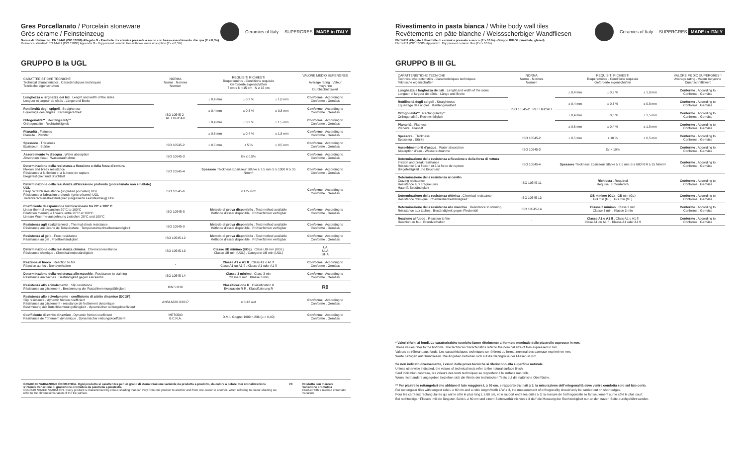Ceramics of Italy SUPERGRES MADE in ITALY
Gres Porcellanato / Porcelain stoneware
Grès cérame / Feinsteinzeug
Norma di riferimento: EN 14441 (ISO 13006) Allegato G - Piastrelle di ceramica pressate a secco con basso assorbimento d'acqua (E ≤ 0,5%)
Reference standard: EN 14441 (ISO 13006) Appendix G - Dry pressed ceramic tiles with low water absorption (Ev ≤ 0,5%)
GRUPPO B Ia UGL
| CARATTERISTICHE TECNICHE Technical characteristics . Caracteristiques techniques Teknische eigenschaften | NORMA Norms . Normes Normen | REQUISITI RICHIESTI Requirements . Conditions requisés Geforderte eigenschaften 7 cm ≤ N <15 cm N ≥ 15 cm | | | VALORE MEDIO SUPERGRES * Average rating . Valeur moyenne Durchschnittswert |
| --- | --- | --- | --- | --- | --- |
| Lunghezza e larghezza dei lati . Lenght and width of the sides Longuer et largeur de côtés . Länge und Breite | ISO 10545-2 RETTIFICATI | ± 0,4 mm | ± 0,3 % | ± 1,0 mm | Conforme . According to Conforme . Gemäss |
| Rettilineità degli spigoli . Straightness Equerrage des angles . Kantengeradheit | | ± 0,4 mm | ± 0,3 % | ± 0,8 mm | Conforme . According to Conforme . Gemäss |
| Ortogonalità** . Rectangularity** Orthogonalité . Rechtwinkligkeit | | ± 0,4 mm | ± 0,3 % | ± 1,5 mm | Conforme . According to Conforme . Gemäss |
| Planarità . Flatness Planéite . Planität | | ± 0,6 mm | ± 0,4 % | ± 1,8 mm | Conforme . According to Conforme . Gemäss |
| Spessore . Thickness Epaisseur . Stärke | ISO 10545-2 | ± 0,5 mm | ± 5 % | ± 0,5 mm | Conforme . According to Conforme . Gemäss |
| Assorbimento % d'acqua . Water absorption Absorption d'eau . Wasseraufnahme | ISO 10545-3 | Ev ≤ 0,5% | | | Conforme . According to Conforme . Gemäss |
| Determinazione della resistenza a flessione e della forza di rottura Flexion and break resistance Résistance à la flexion et à la force de rupture Biegefestigkeit und Bruchlast | ISO 10545-4 | Spessore Thickness Epaisseur Stärke ≥ 7,5 mm S ≥ 1300 R ≥ 35 N/mm² | | | Conforme . According to Conforme . Gemäss |
| Determinazione della resistenza all'abrasione profonda (porcellanato non smaltato) UGL Deep Scratch Resistance (unglazed porcelain) UGL Résistance à l'abrasion profonde (grès cérame) UGL Tiefenverschleissbeständigkeit (unglasierte Feinsteinzeug) UGL | ISO 10545-6 | ≤ 175 mm³ | | | Conforme . According to Conforme . Gemäss |
| Coefficiente di espansione termica lineare tra 20° e 100° C Linear thermal expansion 20°C to 100°C Dilatation thermique linéaire entre 20°C et 100°C Lineare Waerme-ausdehnung zwischen 20°C und 100°C | ISO 10545-8 | Metodo di prova disponibile . Test method available Méthode d'essai disponible . Prüfverfahren verfügbar | | | Conforme . According to Conforme . Gemäss |
| Resistenza agli sbalzi termici . Thermal shock resistance Résistance aux écarts de Température . Temperaturwechselbestaendigkeit | ISO 10545-9 | Metodo di prova disponibile . Test method available Méthode d'essai disponible . Prüfverfahren verfügbar | | | Conforme . According to Conforme . Gemäss |
| Resistenza al gelo . Frost resistance Résistance au gel . Frostbeständigkeit | ISO 10545-12 | Metodo di prova disponibile . Test method available Méthode d'essai disponible . Prüfverfahren verfügbar | | | Conforme . According to Conforme . Gemäss |
| Determinazione della resistenza chimica . Chemical resistance Résistance chimique . Chemikalienbeständigkeit | ISO 10545-13 | Classe UB minimo (UGL) . Class UB min (UGL) Classe UB min (UGL) . Categorie UB min (UGL) | | | UA ULA UHA |
| Reazione al fuoco . Reaction to fire Réaction au feu . Brendverhalten | - | Classe A1 o A1 fl . Class A1 o A1 fl Clase A1 ou A1 fl . Klasse A1 oder A1 fl | | | Conforme . According to Conforme . Gemäss |
| Determinazione della resistenza alle macchie . Resistance to staining Résistance aux taches . Beständigkeit gegen Fleckenbil | ISO 10545-14 | Classe 3 minimo . Class 3 min Classe 3 min . Klasse 3 min | | | Conforme . According to Conforme . Gemäss |
| Resistenza allo scivolamento . Slip resistance Résistance au glissement . Bestimmung der Rutschhemmungsfähigkeit | DIN 51130 | Classificazione R . Classification R Evaluación R R . Klassifizierung R | | | R9 |
| Resistenza allo scivolamento - coefficiente di attrito dinamico (DCOF) Slip resistance - dynamic friction coefficient Résistance au glissement - resistance de frottement dynamique Bestimmung der Rutschhemmungsfähigkeit - dynamischer reibungskoeffizient | ANSI A326.3:2017 | ≥ 0,42 wet | | | Conforme . According to Conforme . Gemäss |
| Coefficiente di attrito dinamico . Dynamic friction coefficient Resistance de frottement dynamique . Dynamischer reibungskoeffizient | METODO B.C.R.A. | D.M.I. Giugno 1989 n.236 (µ > 0,40) | | | Conforme . According to Conforme . Gemäss |
GRADO DI VARIAZIONE CROMATICA. Ogni prodotto si caratterizza per un grado di stonalizzazione variabile da prodotto a prodotto, da colore a colore. Per stonalizzazione s'intende variazione di gradazione cromatica da piastrella a piastrella.
COLOUR SHADE VARIATION. Every product is characterised by colour-shading that can vary from one product to another and from one colour to another. When referring to colour-shading we refer to the chromatic variation of the tile surface.
V3 Prodotto con marcata variazione cromatica
Product with a marked chromatic variation
Ceramics of Italy SUPERGRES MADE in ITALY
Rivestimento in pasta bianca / White body wall tiles
Revêtements en pâte blanche / Weissscherbiger Wandfliesen
EN 14411 Allegato L Piastrelle di ceramica pressate a secco (E > 10 %) - Gruppo BIII GL (smaltate, glazed)
EN 14411 (ISO 13006) Appendix L Dry pressed ceramic tiles (Ev > 10 %)
GRUPPO B III GL
| CARATTERISTICHE TECNICHE Technical characteristics . Caracteristiques techniques Teknische eigenschaften | NORMA Norms . Normes Normen | REQUISITI RICHIESTI Requirements . Conditions requisés Geforderte eigenschaften | | | VALORE MEDIO SUPERGRES * Average rating . Valeur moyenne Durchschnittswert |
| --- | --- | --- | --- | --- | --- |
| Lunghezza e larghezza dei lati . Lenght and width of the sides Longuer et largeur de côtés . Länge und Breite | ISO 10545-2 RETTIFICATI | ± 0,4 mm | ± 0,3 % | ± 1,0 mm | Conforme . According to Conforme . Gemäss |
| Rettilineità degli spigoli . Straightness Equerrage des angles . Kantengeradheit | | ± 0,4 mm | ± 0,3 % | ± 0,8 mm | Conforme . According to Conforme . Gemäss |
| Ortogonalità** . Rectangularity** Orthogonalité . Rechtwinkligkeit | | ± 0,4 mm | ± 0,3 % | ± 1,5 mm | Conforme . According to Conforme . Gemäss |
| Planarità . Flatness Planéite . Planität | | ± 0,6 mm | ± 0,4 % | ± 1,8 mm | Conforme . According to Conforme . Gemäss |
| Spessore . Thickness Epaisseur . Stärke | ISO 10545-2 | ± 0,5 mm | ± 10 % | ± 0,5 mm | Conforme . According to Conforme . Gemäss |
| Assorbimento % d'acqua . Water absorption Absorption d'eau . Wasseraufnahme | ISO 10545-3 | Ev > 10% | | | Conforme . According to Conforme . Gemäss |
| Determinazione della resistenza a flessione e della forza di rottura Flexion and break resistance Résistance à la flexion et à la force de rupture Biegefestigkeit und Bruchlast | ISO 10545-4 | Spessore Thickness Epaisseur Stärke ≥ 7,5 mm S ≥ 600 N R ≥ 15 N/mm² | | | Conforme . According to Conforme . Gemäss |
| Determinazione della resistenza al cavillo Crazing resistance Résistance aux craquelures Haarriß-Beständigkeit | ISO 10545-11 | Richiesta . Required Requise . Enforderlich | | | Conforme . According to Conforme . Gemäss |
| Determinazione della resistenza chimica . Chemical resistance Résistance chimique . Chemikalienbeständigkeit | ISO 10545-13 | GB minimo (GL) . GB min (GL) GB min (GL) . GB min (GL) | | | Conforme . According to Conforme . Gemäss |
| Determinazione della resistenza alle macchie . Resistance to staining Résistance aux taches . Beständigkeit gegen Fleckenbil | ISO 10545-14 | Classe 3 minimo . Class 3 min Classe 3 min . Klasse 3 min | | | Conforme . According to Conforme . Gemäss |
| Reazione al fuoco . Reaction to fire Réaction au feu . Brendverhalten | - | Classe A1 o A1 fl . Class A1 o A1 fl Clase A1 ou A1 fl . Klasse A1 oder A1 fl | | | Conforme . According to Conforme . Gemäss |
* Valori riferiti ai fondi. Le caratteristiche tecniche fanno riferimento al formato nominale delle piastrelle espresso in mm.
These values refer to the bottoms. The technical characteristics refer to the nominal size of tiles expressed in mm
Valeurs se référant aux fonds. Les caractéristiques techniques se réfèrent au format nominal des carreaux exprimé en mm.
Werte bezogen auf Grundliesen. Die Angaben beziehen sich auf die Nenngröße der Fliesen in mm.
Se non indicato diversamente, i valori delle prove tecniche si riferiscono alla superficie naturale.
Unless otherwise indicated, the values of technical tests refer to the natural surface finish.
Sauf indication contraire, les valeurs des tests techniques se rapportent à la surface naturelle.
Wenn nicht anders angegeben beziehen sich die Werte der technischen Tests auf die natürliche Oberfläche.
** Per piastrelle rettangolari che abbiano il lato maggiore L ≥ 60 cm, e rapporto tra i lati ≥ 3, la misurazione dell'ortogonalità deve venire condotta solo sul lato corto.
For rectangular tiles with longest side L ≥ 60 cm and a ratio length/width L/W ≥ 3, the measurement of orthogonality should only be carried out on short edges.
Pour les carreaux rectangulaires qui ont le côté le plus long L ≥ 60 cm, et le rapport entre les côtés ≥ 3, la mesure de l'orthogonalité se fait seulement sur le côté le plus court.
Bei rechteckigen Fliesen, mit der längsten Seite L ≥ 60 cm und einem Seitenverhältnis von ≥ 3 darf die Messung der Rechteckigkeit nur an der kurzen Seite durchgeführt werden.